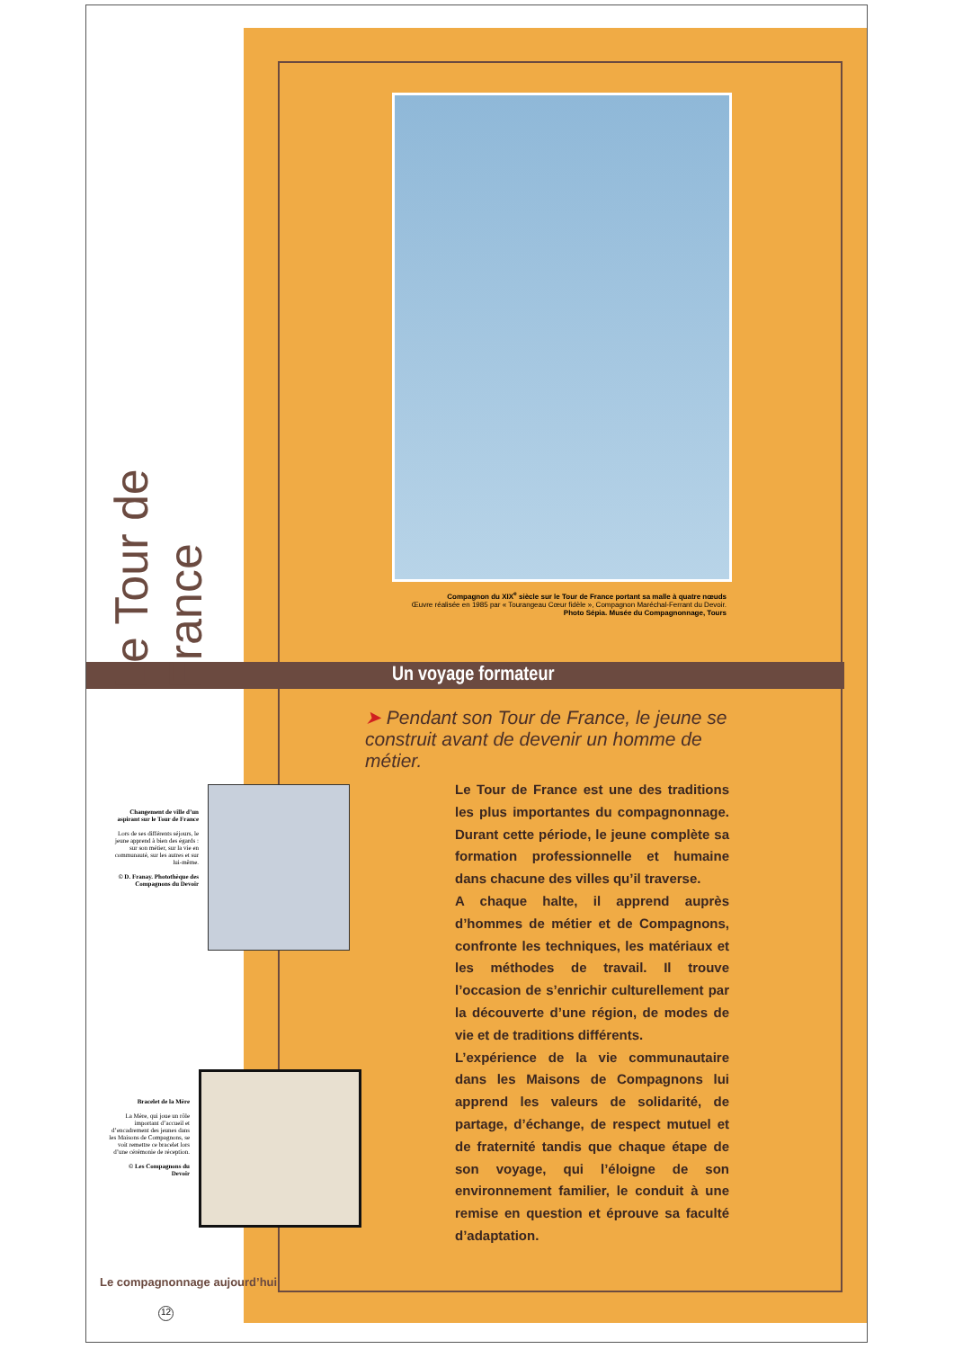Le Tour de France
Compagnon du XIX<sup>e</sup> siècle sur le Tour de France portant sa malle à quatre nœuds
Œuvre réalisée en 1985 par « Tourangeau Cœur fidèle », Compagnon Maréchal-Ferrant du Devoir.
Photo Sépia. Musée du Compagnonnage, Tours
Un voyage formateur
➤ Pendant son Tour de France, le jeune se construit avant de devenir un homme de métier.
Changement de ville d’un aspirant sur le Tour de France
Lors de ses différents séjours, le jeune apprend à bien des égards : sur son métier, sur la vie en communauté, sur les autres et sur lui-même.
© D. Franay. Photothèque des Compagnons du Devoir
Le Tour de France est une des traditions les plus importantes du compagnonnage. Durant cette période, le jeune complète sa formation professionnelle et humaine dans chacune des villes qu’il traverse.
A chaque halte, il apprend auprès d’hommes de métier et de Compagnons, confronte les techniques, les matériaux et les méthodes de travail. Il trouve l’occasion de s’enrichir culturellement par la découverte d’une région, de modes de vie et de traditions différents.
L’expérience de la vie communautaire dans les Maisons de Compagnons lui apprend les valeurs de solidarité, de partage, d’échange, de respect mutuel et de fraternité tandis que chaque étape de son voyage, qui l’éloigne de son environnement familier, le conduit à une remise en question et éprouve sa faculté d’adaptation.
Bracelet de la Mère
La Mère, qui joue un rôle important d’accueil et d’encadrement des jeunes dans les Maisons de Compagnons, se voit remettre ce bracelet lors d’une cérémonie de réception.
© Les Compagnons du Devoir
Le compagnonnage aujourd’hui
12